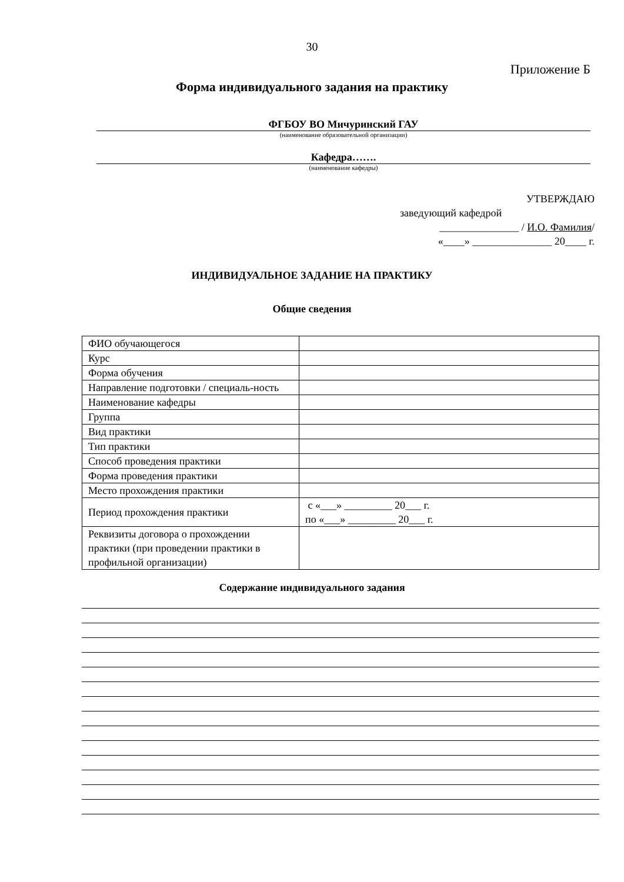30
Приложение Б
Форма индивидуального задания на практику
ФГБОУ ВО Мичуринский ГАУ
(наименование образовательной организации)
Кафедра…….
(наименование кафедры)
УТВЕРЖДАЮ
заведующий кафедрой
_______________ / И.О. Фамилия/
«____» _______________ 20____ г.
ИНДИВИДУАЛЬНОЕ ЗАДАНИЕ НА ПРАКТИКУ
Общие сведения
| ФИО обучающегося | |
| Курс | |
| Форма обучения | |
| Направление подготовки / специаль-ность | |
| Наименование кафедры | |
| Группа | |
| Вид практики | |
| Тип практики | |
| Способ проведения практики | |
| Форма проведения практики | |
| Место прохождения практики | |
| Период прохождения практики | с «___» _________ 20___ г. по «___» _________ 20___ г. |
| Реквизиты договора о прохождении практики (при проведении практики в профильной организации) | |
Содержание индивидуального задания